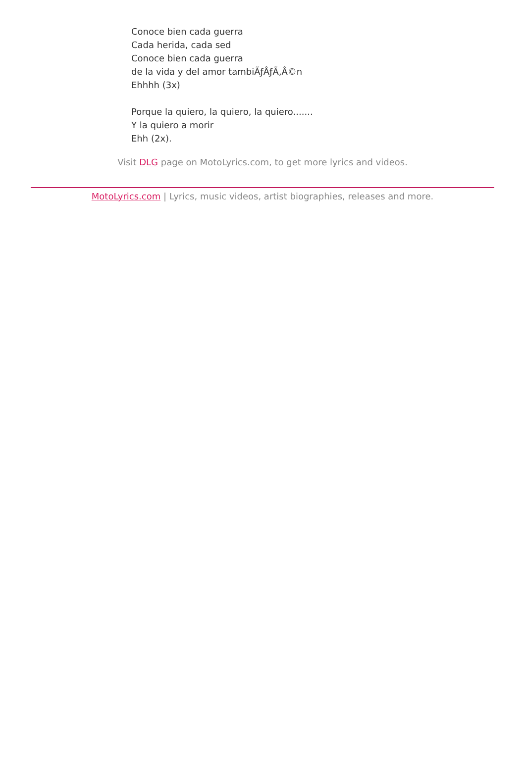Conoce bien cada guerra
Cada herida, cada sed
Conoce bien cada guerra
de la vida y del amor tambiÃƒÂƒÃ‚Â©n
Ehhhh (3x)
Porque la quiero, la quiero, la quiero.......
Y la quiero a morir
Ehh (2x).
Visit DLG page on MotoLyrics.com, to get more lyrics and videos.
MotoLyrics.com | Lyrics, music videos, artist biographies, releases and more.